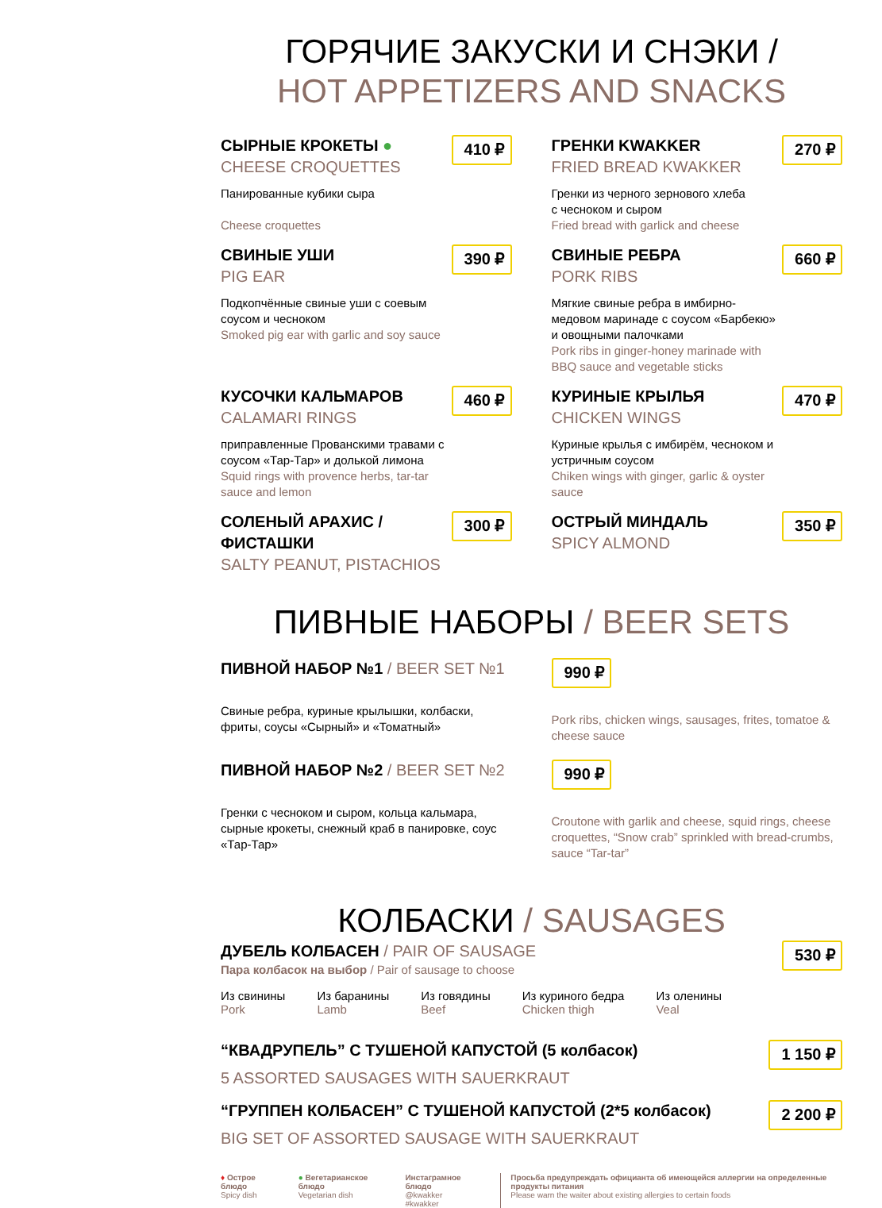ГОРЯЧИЕ ЗАКУСКИ И СНЭКИ /
HOT APPETIZERS AND SNACKS
СЫРНЫЕ КРОКЕТЫ ●
CHEESE CROQUETTES
Панированные кубики сыра
Cheese croquettes
410 ₽
ГРЕНКИ KWAKKER
FRIED BREAD KWAKKER
Гренки из черного зернового хлеба
с чесноком и сыром
Fried bread with garlick and cheese
270 ₽
СВИНЫЕ УШИ
PIG EAR
Подкопчённые свиные уши с соевым соусом и чесноком
Smoked pig ear with garlic and soy sauce
390 ₽
СВИНЫЕ РЕБРА
PORK RIBS
Мягкие свиные ребра в имбирно-медовом маринаде с соусом «Барбекю» и овощными палочками
Pork ribs in ginger-honey marinade with BBQ sauce and vegetable sticks
660 ₽
КУСОЧКИ КАЛЬМАРОВ
CALAMARI RINGS
приправленные Прованскими травами с соусом «Тар-Тар» и долькой лимона
Squid rings with provence herbs, tar-tar sauce and lemon
460 ₽
КУРИНЫЕ КРЫЛЬЯ
CHICKEN WINGS
Куриные крылья с имбирём, чесноком и устричным соусом
Chiken wings with ginger, garlic & oyster sauce
470 ₽
СОЛЕНЫЙ АРАХИС /
ФИСТАШКИ
SALTY PEANUT, PISTACHIOS
300 ₽
ОСТРЫЙ МИНДАЛЬ
SPICY ALMOND
350 ₽
ПИВНЫЕ НАБОРЫ / BEER SETS
ПИВНОЙ НАБОР №1 / BEER SET №1
Свиные ребра, куриные крылышки, колбаски, фриты, соусы «Сырный» и «Томатный»
990 ₽
Pork ribs, chicken wings, sausages, frites, tomatoe & cheese sauce
ПИВНОЙ НАБОР №2 / BEER SET №2
Гренки с чесноком и сыром, кольца кальмара, сырные крокеты, снежный краб в панировке, соус «Тар-Тар»
990 ₽
Croutone with garlik and cheese, squid rings, cheese croquettes, “Snow crab” sprinkled with bread-crumbs, sauce “Tar-tar”
КОЛБАСКИ / SAUSAGES
ДУБЕЛЬ КОЛБАСЕН / PAIR OF SAUSAGE
Пара колбасок на выбор / Pair of sausage to choose
530 ₽
Из свинины
Pork
Из баранины
Lamb
Из говядины
Beef
Из куриного бедра
Chicken thigh
Из оленины
Veal
“КВАДРУПЕЛЬ” С ТУШЕНОЙ КАПУСТОЙ (5 колбасок)
5 ASSORTED SAUSAGES WITH SAUERKRAUT
1 150 ₽
“ГРУППЕН КОЛБАСЕН” С ТУШЕНОЙ КАПУСТОЙ (2*5 колбасок)
BIG SET OF ASSORTED SAUSAGE WITH SAUERKRAUT
2 200 ₽
♦ Острое блюдо
Spicy dish
● Вегетарианское блюдо
Vegetarian dish
Инстаграмное блюдо
@kwakker #kwakker
Просьба предупреждать официанта об имеющейся аллергии на определенные продукты питания
Please warn the waiter about existing allergies to certain foods